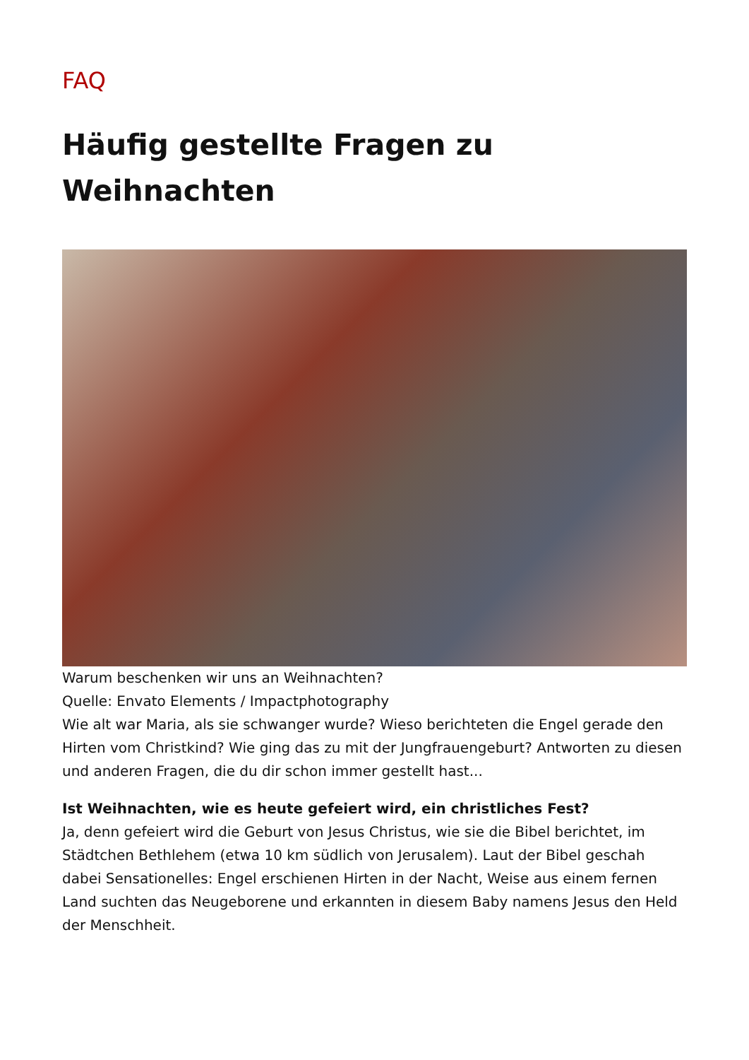FAQ
Häufig gestellte Fragen zu Weihnachten
Warum beschenken wir uns an Weihnachten?
Quelle: Envato Elements / Impactphotography
Wie alt war Maria, als sie schwanger wurde? Wieso berichteten die Engel gerade den Hirten vom Christkind? Wie ging das zu mit der Jungfrauengeburt? Antworten zu diesen und anderen Fragen, die du dir schon immer gestellt hast...
Ist Weihnachten, wie es heute gefeiert wird, ein christliches Fest?
Ja, denn gefeiert wird die Geburt von Jesus Christus, wie sie die Bibel berichtet, im Städtchen Bethlehem (etwa 10 km südlich von Jerusalem). Laut der Bibel geschah dabei Sensationelles: Engel erschienen Hirten in der Nacht, Weise aus einem fernen Land suchten das Neugeborene und erkannten in diesem Baby namens Jesus den Held der Menschheit.